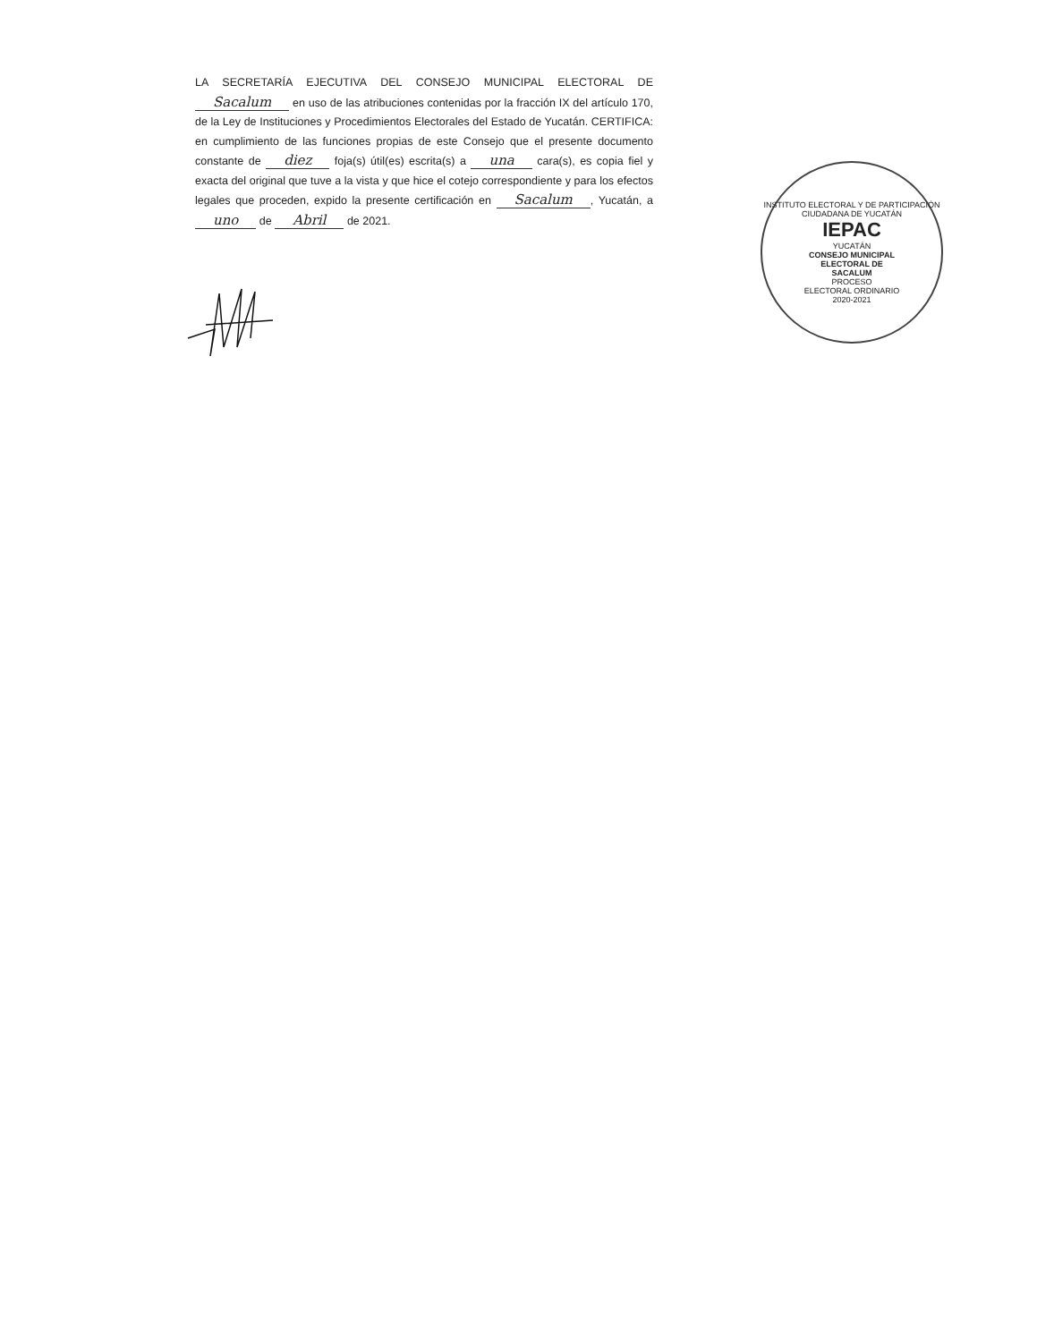LA SECRETARÍA EJECUTIVA DEL CONSEJO MUNICIPAL ELECTORAL DE Sacalum en uso de las atribuciones contenidas por la fracción IX del artículo 170, de la Ley de Instituciones y Procedimientos Electorales del Estado de Yucatán. CERTIFICA: en cumplimiento de las funciones propias de este Consejo que el presente documento constante de diez foja(s) útil(es) escrita(s) a una cara(s), es copia fiel y exacta del original que tuve a la vista y que hice el cotejo correspondiente y para los efectos legales que proceden, expido la presente certificación en Sacalum, Yucatán, a uno de Abril de 2021.
INSTITUTO ELECTORAL Y DE PARTICIPACIÓN CIUDADANA DE YUCATÁN
IEPAC
YUCATÁN
CONSEJO MUNICIPAL
ELECTORAL DE
SACALUM
PROCESO
ELECTORAL ORDINARIO
2020-2021